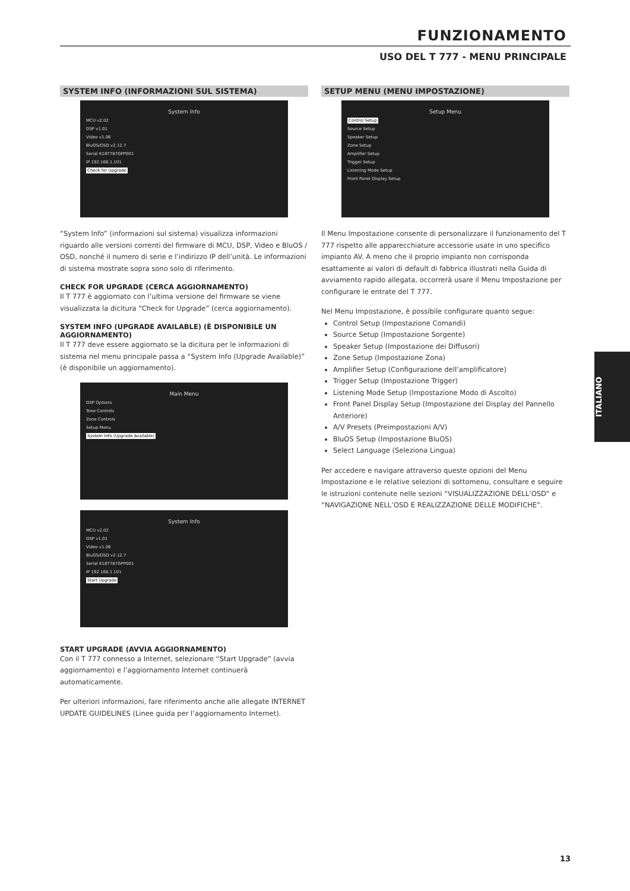FUNZIONAMENTO
USO DEL T 777 - MENU PRINCIPALE
SYSTEM INFO (INFORMAZIONI SUL SISTEMA)
System Info
MCU v2.02
DSP v1.01
Video v1.06
BluOS/OSD v2.12.7
Serial K18T787GPP001
IP 192.168.1.101
Check for Upgrade
“System Info” (informazioni sul sistema) visualizza informazioni riguardo alle versioni correnti del firmware di MCU, DSP, Video e BluOS / OSD, nonché il numero di serie e l’indirizzo IP dell’unità. Le informazioni di sistema mostrate sopra sono solo di riferimento.
CHECK FOR UPGRADE (CERCA AGGIORNAMENTO)
Il T 777 è aggiornato con l’ultima versione del firmware se viene visualizzata la dicitura “Check for Upgrade” (cerca aggiornamento).
SYSTEM INFO (UPGRADE AVAILABLE) (È DISPONIBILE UN AGGIORNAMENTO)
Il T 777 deve essere aggiornato se la dicitura per le informazioni di sistema nel menu principale passa a “System Info (Upgrade Available)” (è disponibile un aggiornamento).
Main Menu
DSP Options
Tone Controls
Zone Controls
Setup Menu
System Info (Upgrade Available)
System Info
MCU v2.02
DSP v1.01
Video v1.06
BluOS/OSD v2.12.7
Serial K18T787GPP001
IP 192.168.1.101
Start Upgrade
START UPGRADE (AVVIA AGGIORNAMENTO)
Con il T 777 connesso a Internet, selezionare “Start Upgrade” (avvia aggiornamento) e l’aggiornamento Internet continuerà automaticamente.
Per ulteriori informazioni, fare riferimento anche alle allegate INTERNET UPDATE GUIDELINES (Linee guida per l’aggiornamento Internet).
SETUP MENU (MENU IMPOSTAZIONE)
Setup Menu
Control Setup
Source Setup
Speaker Setup
Zone Setup
Amplifier Setup
Trigger Setup
Listening Mode Setup
Front Panel Display Setup
Il Menu Impostazione consente di personalizzare il funzionamento del T 777 rispetto alle apparecchiature accessorie usate in uno specifico impianto AV. A meno che il proprio impianto non corrisponda esattamente ai valori di default di fabbrica illustrati nella Guida di avviamento rapido allegata, occorrerà usare il Menu Impostazione per configurare le entrate del T 777.
Nel Menu Impostazione, è possibile configurare quanto segue:
Control Setup (Impostazione Comandi)
Source Setup (Impostazione Sorgente)
Speaker Setup (Impostazione dei Diffusori)
Zone Setup (Impostazione Zona)
Amplifier Setup (Configurazione dell’amplificatore)
Trigger Setup (Impostazione Trigger)
Listening Mode Setup (Impostazione Modo di Ascolto)
Front Panel Display Setup (Impostazione del Display del Pannello Anteriore)
A/V Presets (Preimpostazioni A/V)
BluOS Setup (Impostazione BluOS)
Select Language (Seleziona Lingua)
Per accedere e navigare attraverso queste opzioni del Menu Impostazione e le relative selezioni di sottomenu, consultare e seguire le istruzioni contenute nelle sezioni “VISUALIZZAZIONE DELL’OSD” e “NAVIGAZIONE NELL’OSD E REALIZZAZIONE DELLE MODIFICHE”.
ITALIANO
13